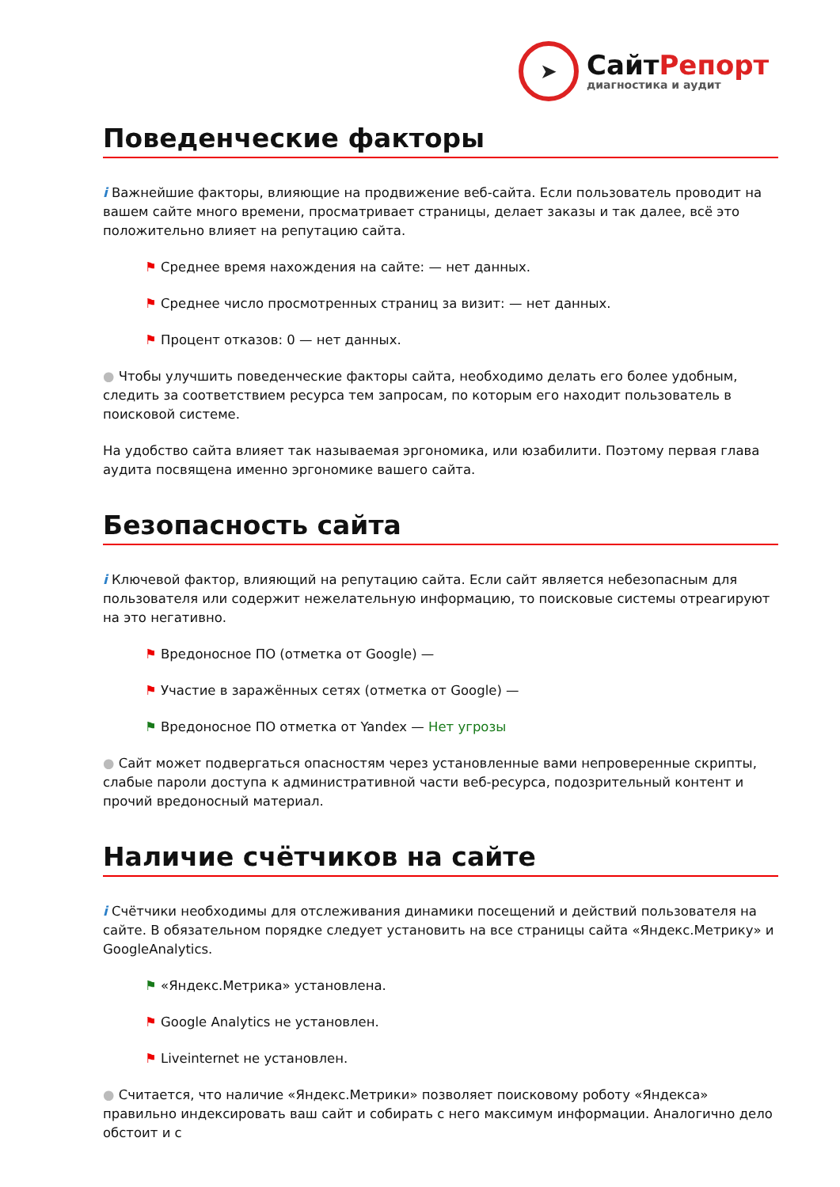➤
СайтРепорт
диагностика и аудит
Поведенческие факторы
i Важнейшие факторы, влияющие на продвижение веб-сайта. Если пользователь проводит на вашем сайте много времени, просматривает страницы, делает заказы и так далее, всё это положительно влияет на репутацию сайта.
⚑ Среднее время нахождения на сайте: — нет данных.
⚑ Среднее число просмотренных страниц за визит: — нет данных.
⚑ Процент отказов: 0 — нет данных.
● Чтобы улучшить поведенческие факторы сайта, необходимо делать его более удобным, следить за соответствием ресурса тем запросам, по которым его находит пользователь в поисковой системе.
На удобство сайта влияет так называемая эргономика, или юзабилити. Поэтому первая глава аудита посвящена именно эргономике вашего сайта.
Безопасность сайта
i Ключевой фактор, влияющий на репутацию сайта. Если сайт является небезопасным для пользователя или содержит нежелательную информацию, то поисковые системы отреагируют на это негативно.
⚑ Вредоносное ПО (отметка от Google) —
⚑ Участие в заражённых сетях (отметка от Google) —
⚑ Вредоносное ПО отметка от Yandex — Нет угрозы
● Сайт может подвергаться опасностям через установленные вами непроверенные скрипты, слабые пароли доступа к административной части веб-ресурса, подозрительный контент и прочий вредоносный материал.
Наличие счётчиков на сайте
i Счётчики необходимы для отслеживания динамики посещений и действий пользователя на сайте. В обязательном порядке следует установить на все страницы сайта «Яндекс.Метрику» и GoogleAnalytics.
⚑ «Яндекс.Метрика» установлена.
⚑ Google Analytics не установлен.
⚑ Liveinternet не установлен.
● Считается, что наличие «Яндекс.Метрики» позволяет поисковому роботу «Яндекса» правильно индексировать ваш сайт и собирать с него максимум информации. Аналогично дело обстоит и с